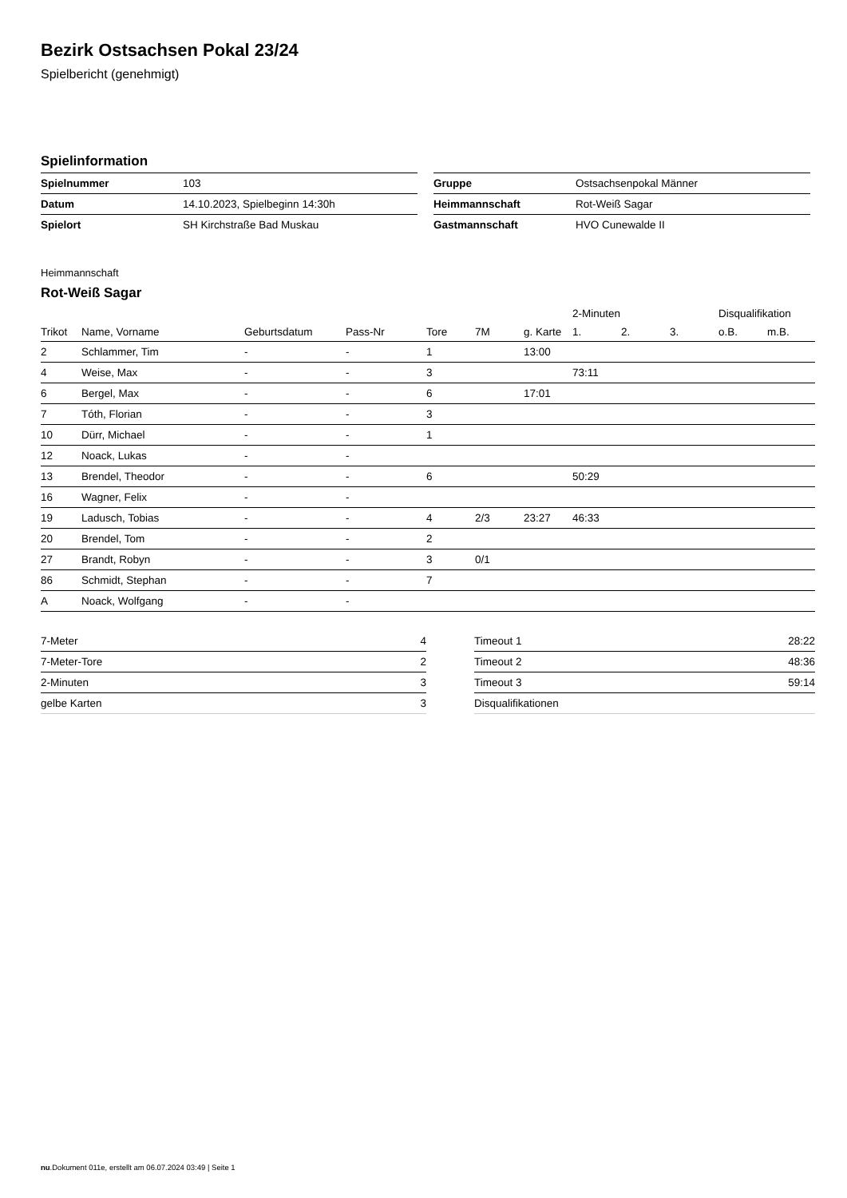Bezirk Ostsachsen Pokal 23/24
Spielbericht (genehmigt)
Spielinformation
| Spielnummer | 103 |
| Datum | 14.10.2023, Spielbeginn 14:30h |
| Spielort | SH Kirchstraße Bad Muskau |
| Gruppe | Ostsachsenpokal Männer |
| Heimmannschaft | Rot-Weiß Sagar |
| Gastmannschaft | HVO Cunewalde II |
Heimmannschaft
Rot-Weiß Sagar
| | | | | | | | 2-Minuten | | | Disqualifikation | |
| --- | --- | --- | --- | --- | --- | --- | --- | --- | --- | --- | --- |
| Trikot | Name, Vorname | Geburtsdatum | Pass-Nr | Tore | 7M | g. Karte | 1. | 2. | 3. | o.B. | m.B. |
| 2 | Schlammer, Tim | - | - | 1 | | 13:00 | | | | | |
| 4 | Weise, Max | - | - | 3 | | | 73:11 | | | | |
| 6 | Bergel, Max | - | - | 6 | | 17:01 | | | | | |
| 7 | Tóth, Florian | - | - | 3 | | | | | | | |
| 10 | Dürr, Michael | - | - | 1 | | | | | | | |
| 12 | Noack, Lukas | - | - | | | | | | | | |
| 13 | Brendel, Theodor | - | - | 6 | | | 50:29 | | | | |
| 16 | Wagner, Felix | - | - | | | | | | | | |
| 19 | Ladusch, Tobias | - | - | 4 | 2/3 | 23:27 | 46:33 | | | | |
| 20 | Brendel, Tom | - | - | 2 | | | | | | | |
| 27 | Brandt, Robyn | - | - | 3 | 0/1 | | | | | | |
| 86 | Schmidt, Stephan | - | - | 7 | | | | | | | |
| A | Noack, Wolfgang | - | - | | | | | | | | |
| 7-Meter | 4 |
| 7-Meter-Tore | 2 |
| 2-Minuten | 3 |
| gelbe Karten | 3 |
| Timeout 1 | 28:22 |
| Timeout 2 | 48:36 |
| Timeout 3 | 59:14 |
| Disqualifikationen | |
nu.Dokument 011e, erstellt am 06.07.2024 03:49 | Seite 1